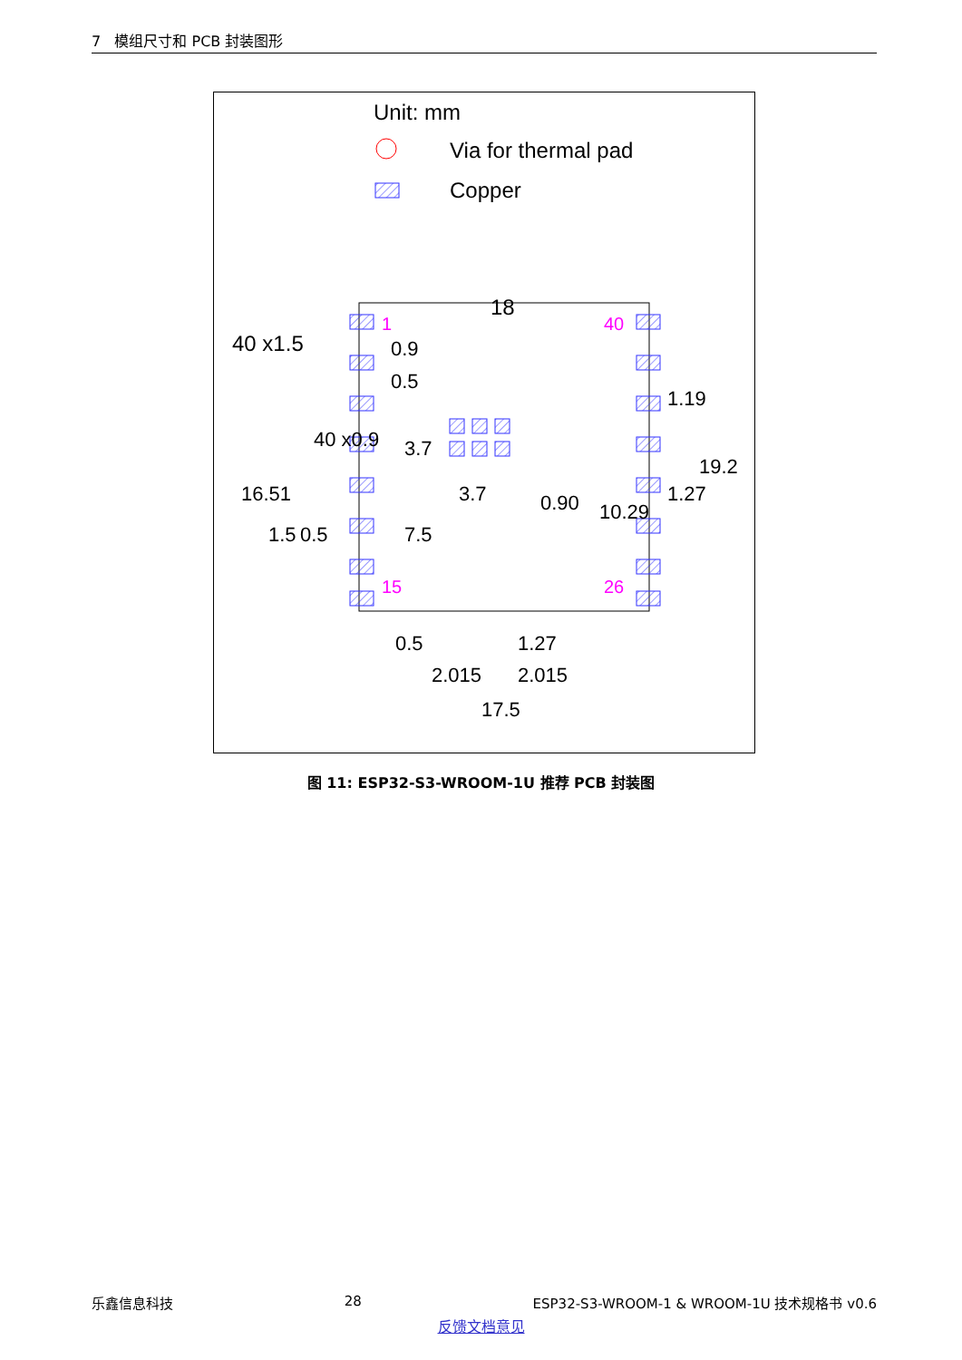7 模组尺寸和 PCB 封装图形
Unit: mm
Via for thermal pad
Copper
18
40 x1.5
1
40
15
26
0.9
0.5
3.7
7.5
0.5
1.27
2.015
2.015
17.5
16.51
40 x0.9
1.5
0.5
1.19
1.27
19.2
10.29
0.90
3.7
图 11: ESP32-S3-WROOM-1U 推荐 PCB 封装图
乐鑫信息科技 28 ESP32-S3-WROOM-1 & WROOM-1U 技术规格书 v0.6
反馈文档意见